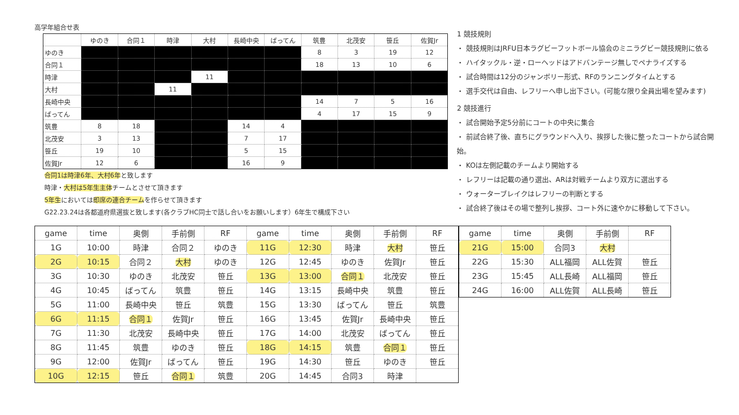高学年組合せ表
| | ゆのき | 合同１ | 時津 | 大村 | 長崎中央 | ばってん | 筑豊 | 北茂安 | 笹丘 | 佐賀Jr |
| --- | --- | --- | --- | --- | --- | --- | --- | --- | --- | --- |
| ゆのき | | | | | | | 8 | 3 | 19 | 12 |
| 合同１ | | | | | | | 18 | 13 | 10 | 6 |
| 時津 | | | | 11 | | | | | | |
| 大村 | | | 11 | | | | | | | |
| 長崎中央 | | | | | | | 14 | 7 | 5 | 16 |
| ばってん | | | | | | | 4 | 17 | 15 | 9 |
| 筑豊 | 8 | 18 | | | 14 | 4 | | | | |
| 北茂安 | 3 | 13 | | | 7 | 17 | | | | |
| 笹丘 | 19 | 10 | | | 5 | 15 | | | | |
| 佐賀Jr | 12 | 6 | | | 16 | 9 | | | | |
合同1は時津6年、大村6年と致します
時津・大村は5年生主体チームとさせて頂きます
5年生においては即席の連合チームを作らせて頂きます
G22.23.24は各都道府県選抜と致します(各クラブHC同士で話し合いをお願いします）6年生で構成下さい
1 競技規則
・ 競技規則はJRFU日本ラグビーフットボール協会のミニラグビー競技規則に依る
・ ハイタックル・逆・ローヘッドはアドバンテージ無しでペナライズする
・ 試合時間は12分のジャンボリー形式、RFのランニングタイムとする
・ 選手交代は自由、レフリーへ申し出下さい。(可能な限り全員出場を望みます)
2 競技進行
・ 試合開始予定5分前にコートの中央に集合
・ 前試合終了後、直ちにグラウンドへ入り、挨拶した後に整ったコートから試合開始。
・ KOは左側記載のチームより開始する
・ レフリーは記載の通り選出、ARは対戦チームより双方に選出する
・ ウォーターブレイクはレフリーの判断とする
・ 試合終了後はその場で整列し挨拶、コート外に速やかに移動して下さい。
| game | time | 奥側 | 手前側 | RF | game | time | 奥側 | 手前側 | RF |
| --- | --- | --- | --- | --- | --- | --- | --- | --- | --- |
| 1G | 10:00 | 時津 | 合同２ | ゆのき | 11G | 12:30 | 時津 | 大村 | 笹丘 |
| 2G | 10:15 | 合同２ | 大村 | ゆのき | 12G | 12:45 | ゆのき | 佐賀Jr | 笹丘 |
| 3G | 10:30 | ゆのき | 北茂安 | 笹丘 | 13G | 13:00 | 合同１ | 北茂安 | 笹丘 |
| 4G | 10:45 | ばってん | 筑豊 | 笹丘 | 14G | 13:15 | 長崎中央 | 筑豊 | 笹丘 |
| 5G | 11:00 | 長崎中央 | 笹丘 | 筑豊 | 15G | 13:30 | ばってん | 笹丘 | 筑豊 |
| 6G | 11:15 | 合同１ | 佐賀Jr | 笹丘 | 16G | 13:45 | 佐賀Jr | 長崎中央 | 笹丘 |
| 7G | 11:30 | 北茂安 | 長崎中央 | 笹丘 | 17G | 14:00 | 北茂安 | ばってん | 笹丘 |
| 8G | 11:45 | 筑豊 | ゆのき | 笹丘 | 18G | 14:15 | 筑豊 | 合同１ | 笹丘 |
| 9G | 12:00 | 佐賀Jr | ばってん | 笹丘 | 19G | 14:30 | 笹丘 | ゆのき | 笹丘 |
| 10G | 12:15 | 笹丘 | 合同１ | 筑豊 | 20G | 14:45 | 合同3 | 時津 | |
| game | time | 奥側 | 手前側 | RF |
| --- | --- | --- | --- | --- |
| 21G | 15:00 | 合同3 | 大村 | |
| 22G | 15:30 | ALL福岡 | ALL佐賀 | 笹丘 |
| 23G | 15:45 | ALL長崎 | ALL福岡 | 笹丘 |
| 24G | 16:00 | ALL佐賀 | ALL長崎 | 笹丘 |